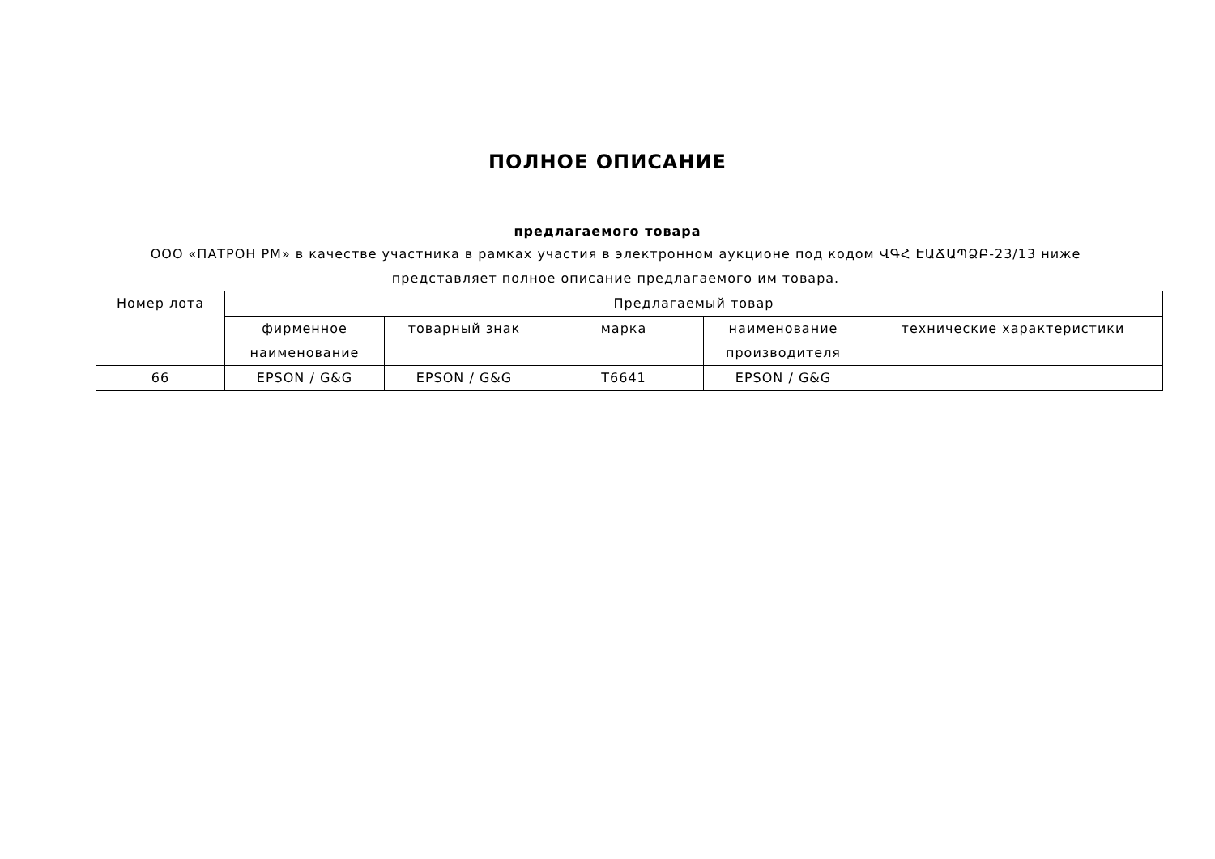ПОЛНОЕ ОПИСАНИЕ
предлагаемого товара
ООО «ПАТРОН РМ» в качестве участника в рамках участия в электронном аукционе под кодом ՎԳՀ ԷԱՃԱՊՁԲ-23/13 ниже представляет полное описание предлагаемого им товара.
| Номер лота | Предлагаемый товар | | | | |
| --- | --- | --- | --- | --- | --- |
| | фирменное наименование | товарный знак | марка | наименование производителя | технические характеристики |
| 66 | EPSON / G&G | EPSON / G&G | T6641 | EPSON / G&G | |